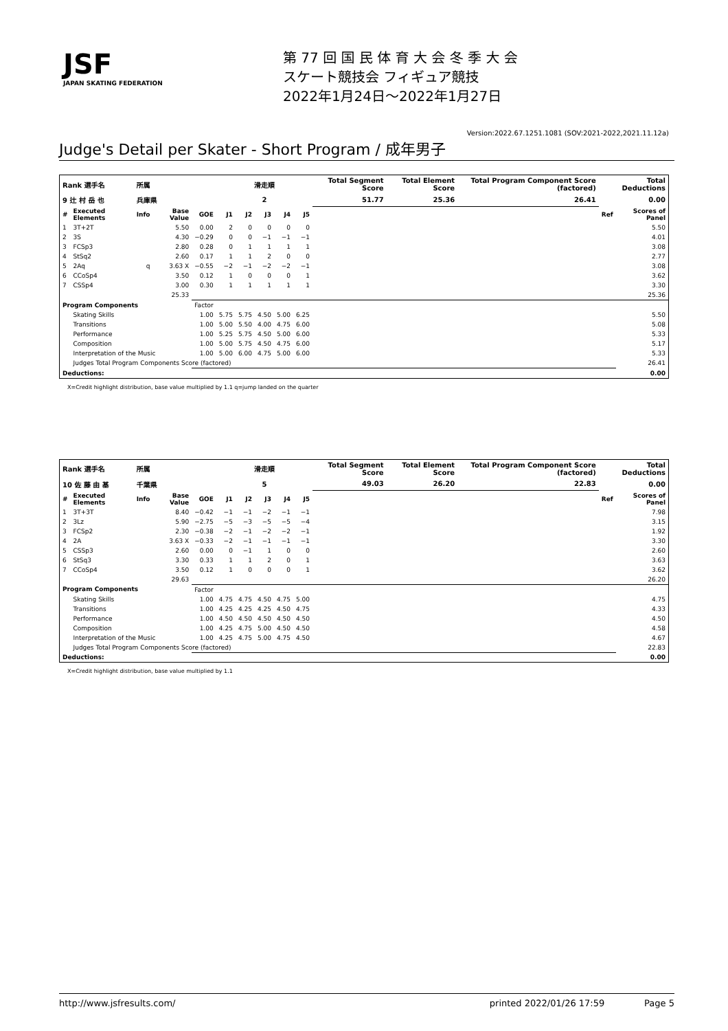JSF
JAPAN SKATING FEDERATION
第 77 回 国 民 体 育 大 会 冬 季 大 会
スケート競技会 フィギュア競技
2022年1月24日～2022年1月27日
Version:2022.67.1251.1081 (SOV:2021-2022,2021.11.12a)
Judge's Detail per Skater - Short Program / 成年男子
| Rank 選手名 | | 所属 | | | 滑走順 | | | | | Total Segment Score | Total Element Score | Total Program Component Score (factored) | Total Deductions | |
| --- | --- | --- | --- | --- | --- | --- | --- | --- | --- | --- | --- | --- | --- | --- |
| 9 辻 村 岳 也 | | 兵庫県 | | | 2 | | | | | 51.77 | 25.36 | 26.41 | 0.00 | |
| # | Executed Elements | Info | Base Value | GOE | J1 | J2 | J3 | J4 | J5 | | | | Ref | Scores of Panel |
| 1 | 3T+2T | | 5.50 | 0.00 | 2 | 0 | 0 | 0 | 0 | | | | | 5.50 |
| 2 | 3S | | 4.30 | −0.29 | 0 | 0 | −1 | −1 | −1 | | | | | 4.01 |
| 3 | FCSp3 | | 2.80 | 0.28 | 0 | 1 | 1 | 1 | 1 | | | | | 3.08 |
| 4 | StSq2 | | 2.60 | 0.17 | 1 | 1 | 2 | 0 | 0 | | | | | 2.77 |
| 5 | 2Aq | q | 3.63 X | −0.55 | −2 | −1 | −2 | −2 | −1 | | | | | 3.08 |
| 6 | CCoSp4 | | 3.50 | 0.12 | 1 | 0 | 0 | 0 | 1 | | | | | 3.62 |
| 7 | CSSp4 | | 3.00 | 0.30 | 1 | 1 | 1 | 1 | 1 | | | | | 3.30 |
| | | | 25.33 | | | | | | | | | | | 25.36 |
| Program Components | | | | Factor | | | | | | | | | | |
| | Skating Skills | | | 1.00 | 5.75 | 5.75 | 4.50 | 5.00 | 6.25 | | | | | 5.50 |
| | Transitions | | | 1.00 | 5.00 | 5.50 | 4.00 | 4.75 | 6.00 | | | | | 5.08 |
| | Performance | | | 1.00 | 5.25 | 5.75 | 4.50 | 5.00 | 6.00 | | | | | 5.33 |
| | Composition | | | 1.00 | 5.00 | 5.75 | 4.50 | 4.75 | 6.00 | | | | | 5.17 |
| | Interpretation of the Music | | | 1.00 | 5.00 | 6.00 | 4.75 | 5.00 | 6.00 | | | | | 5.33 |
| | Judges Total Program Components Score (factored) | | | | | | | | | | | | | 26.41 |
| Deductions: | | | | | | | | | | | | | | 0.00 |
X=Credit highlight distribution, base value multiplied by 1.1 q=jump landed on the quarter
| Rank 選手名 | | 所属 | | | 滑走順 | | | | | Total Segment Score | Total Element Score | Total Program Component Score (factored) | Total Deductions | |
| --- | --- | --- | --- | --- | --- | --- | --- | --- | --- | --- | --- | --- | --- | --- |
| 10 佐 藤 由 基 | | 千葉県 | | | 5 | | | | | 49.03 | 26.20 | 22.83 | 0.00 | |
| # | Executed Elements | Info | Base Value | GOE | J1 | J2 | J3 | J4 | J5 | | | | Ref | Scores of Panel |
| 1 | 3T+3T | | 8.40 | −0.42 | −1 | −1 | −2 | −1 | −1 | | | | | 7.98 |
| 2 | 3Lz | | 5.90 | −2.75 | −5 | −3 | −5 | −5 | −4 | | | | | 3.15 |
| 3 | FCSp2 | | 2.30 | −0.38 | −2 | −1 | −2 | −2 | −1 | | | | | 1.92 |
| 4 | 2A | | 3.63 X | −0.33 | −2 | −1 | −1 | −1 | −1 | | | | | 3.30 |
| 5 | CSSp3 | | 2.60 | 0.00 | 0 | −1 | 1 | 0 | 0 | | | | | 2.60 |
| 6 | StSq3 | | 3.30 | 0.33 | 1 | 1 | 2 | 0 | 1 | | | | | 3.63 |
| 7 | CCoSp4 | | 3.50 | 0.12 | 1 | 0 | 0 | 0 | 1 | | | | | 3.62 |
| | | | 29.63 | | | | | | | | | | | 26.20 |
| Program Components | | | | Factor | | | | | | | | | | |
| | Skating Skills | | | 1.00 | 4.75 | 4.75 | 4.50 | 4.75 | 5.00 | | | | | 4.75 |
| | Transitions | | | 1.00 | 4.25 | 4.25 | 4.25 | 4.50 | 4.75 | | | | | 4.33 |
| | Performance | | | 1.00 | 4.50 | 4.50 | 4.50 | 4.50 | 4.50 | | | | | 4.50 |
| | Composition | | | 1.00 | 4.25 | 4.75 | 5.00 | 4.50 | 4.50 | | | | | 4.58 |
| | Interpretation of the Music | | | 1.00 | 4.25 | 4.75 | 5.00 | 4.75 | 4.50 | | | | | 4.67 |
| | Judges Total Program Components Score (factored) | | | | | | | | | | | | | 22.83 |
| Deductions: | | | | | | | | | | | | | | 0.00 |
X=Credit highlight distribution, base value multiplied by 1.1
http://www.jsfresults.com/ printed 2022/01/26 17:59 Page 5